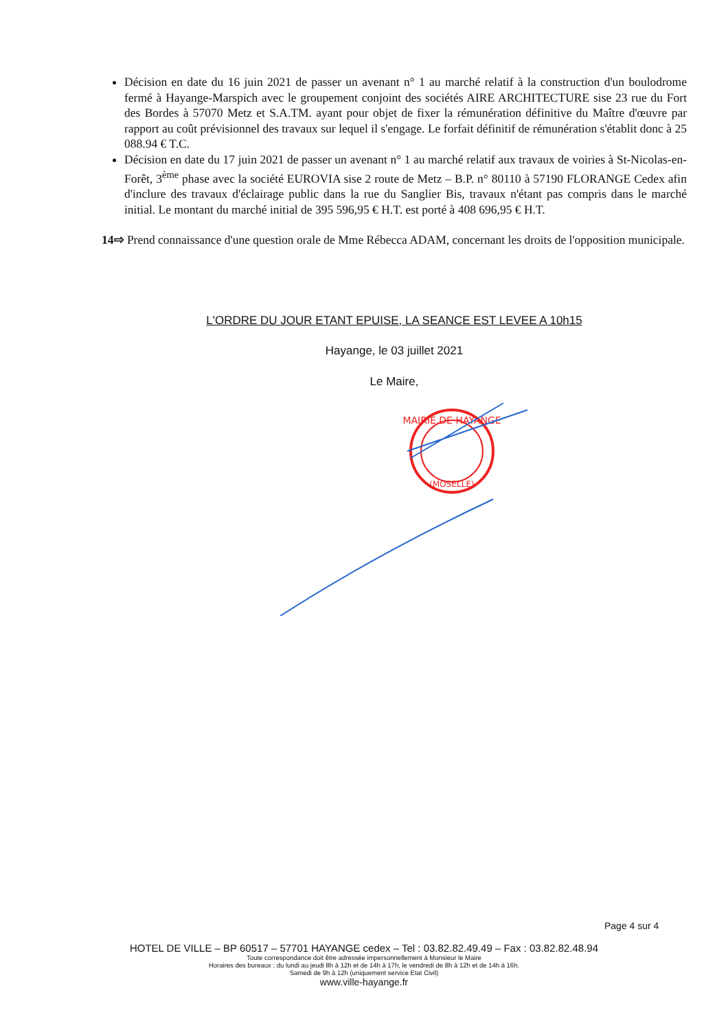Décision en date du 16 juin 2021 de passer un avenant n° 1 au marché relatif à la construction d'un boulodrome fermé à Hayange-Marspich avec le groupement conjoint des sociétés AIRE ARCHITECTURE sise 23 rue du Fort des Bordes à 57070 Metz et S.A.TM. ayant pour objet de fixer la rémunération définitive du Maître d'œuvre par rapport au coût prévisionnel des travaux sur lequel il s'engage. Le forfait définitif de rémunération s'établit donc à 25 088.94 € T.C.
Décision en date du 17 juin 2021 de passer un avenant n° 1 au marché relatif aux travaux de voiries à St-Nicolas-en-Forêt, 3<sup>ème</sup> phase avec la société EUROVIA sise 2 route de Metz – B.P. n° 80110 à 57190 FLORANGE Cedex afin d'inclure des travaux d'éclairage public dans la rue du Sanglier Bis, travaux n'étant pas compris dans le marché initial. Le montant du marché initial de 395 596,95 € H.T. est porté à 408 696,95 € H.T.
14⇨ Prend connaissance d'une question orale de Mme Rébecca ADAM, concernant les droits de l'opposition municipale.
L'ORDRE DU JOUR ETANT EPUISE, LA SEANCE EST LEVEE A 10h15
Hayange, le 03 juillet 2021
Le Maire,
MAIRIE DE HAYANGE
(MOSELLE)
Page 4 sur 4
HOTEL DE VILLE – BP 60517 – 57701 HAYANGE cedex – Tel : 03.82.82.49.49 – Fax : 03.82.82.48.94
Toute correspondance doit être adressée impersonnellement à Monsieur le Maire
Horaires des bureaux : du lundi au jeudi 8h à 12h et de 14h à 17h, le vendredi de 8h à 12h et de 14h à 16h.
Samedi de 9h à 12h (uniquement service Etat Civil)
www.ville-hayange.fr